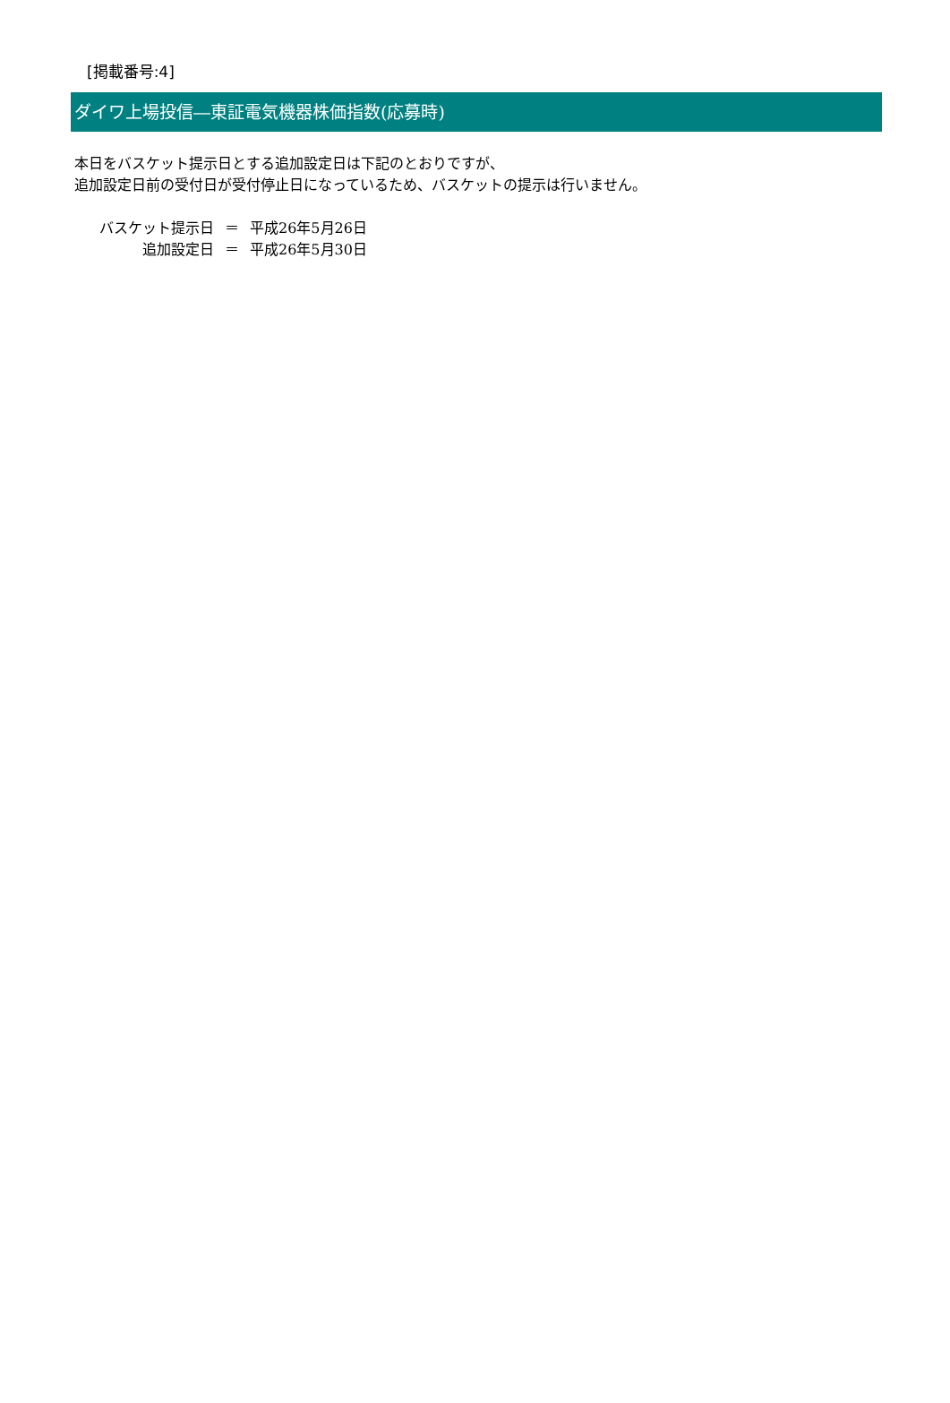[掲載番号:4]
ダイワ上場投信―東証電気機器株価指数(応募時)
本日をバスケット提示日とする追加設定日は下記のとおりですが、
追加設定日前の受付日が受付停止日になっているため、バスケットの提示は行いません。
| バスケット提示日 | ＝ | 平成26年5月26日 |
| 追加設定日 | ＝ | 平成26年5月30日 |